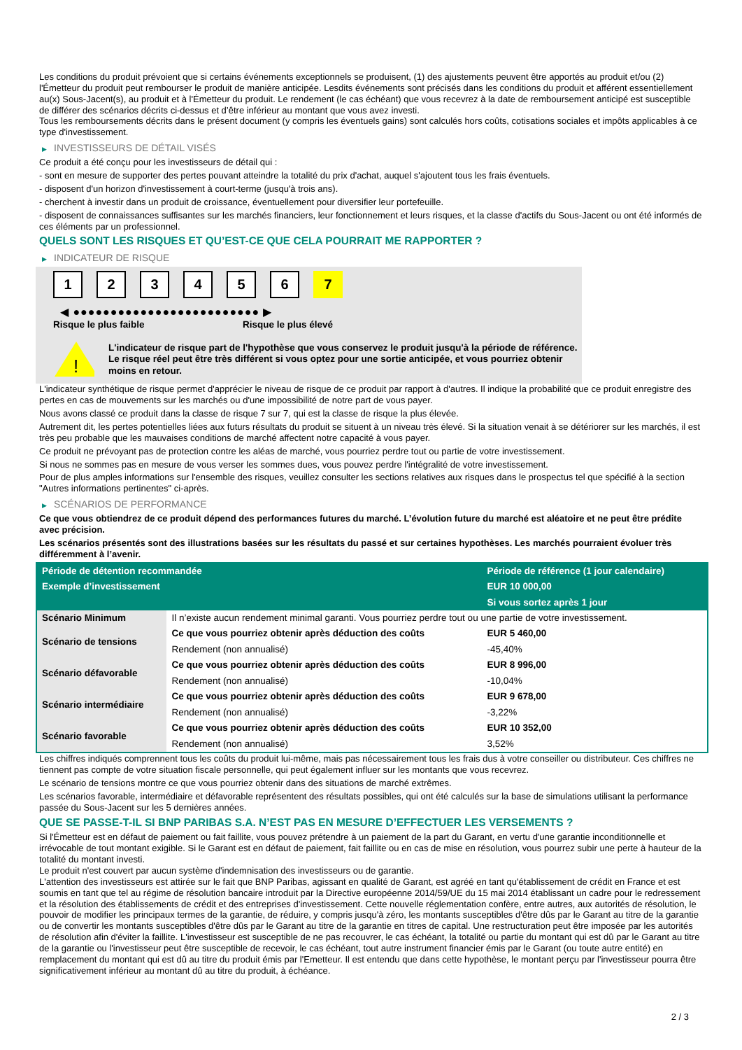Les conditions du produit prévoient que si certains événements exceptionnels se produisent, (1) des ajustements peuvent être apportés au produit et/ou (2) l'Émetteur du produit peut rembourser le produit de manière anticipée. Lesdits événements sont précisés dans les conditions du produit et afférent essentiellement au(x) Sous-Jacent(s), au produit et à l'Émetteur du produit. Le rendement (le cas échéant) que vous recevrez à la date de remboursement anticipé est susceptible de différer des scénarios décrits ci-dessus et d’être inférieur au montant que vous avez investi.
Tous les remboursements décrits dans le présent document (y compris les éventuels gains) sont calculés hors coûts, cotisations sociales et impôts applicables à ce type d'investissement.
▶ INVESTISSEURS DE DÉTAIL VISÉS
Ce produit a été conçu pour les investisseurs de détail qui :
- sont en mesure de supporter des pertes pouvant atteindre la totalité du prix d'achat, auquel s'ajoutent tous les frais éventuels.
- disposent d'un horizon d'investissement à court-terme (jusqu'à trois ans).
- cherchent à investir dans un produit de croissance, éventuellement pour diversifier leur portefeuille.
- disposent de connaissances suffisantes sur les marchés financiers, leur fonctionnement et leurs risques, et la classe d'actifs du Sous-Jacent ou ont été informés de ces éléments par un professionnel.
QUELS SONT LES RISQUES ET QU’EST-CE QUE CELA POURRAIT ME RAPPORTER ?
▶ INDICATEUR DE RISQUE
1 2 3 4 5 6 7
◀ ●●●●●●●●●●●●●●●●●●●●●●●●● ▶
Risque le plus faible Risque le plus élevé
!
L'indicateur de risque part de l'hypothèse que vous conservez le produit jusqu'à la période de référence.
Le risque réel peut être très différent si vous optez pour une sortie anticipée, et vous pourriez obtenir moins en retour.
L'indicateur synthétique de risque permet d'apprécier le niveau de risque de ce produit par rapport à d'autres. Il indique la probabilité que ce produit enregistre des pertes en cas de mouvements sur les marchés ou d'une impossibilité de notre part de vous payer.
Nous avons classé ce produit dans la classe de risque 7 sur 7, qui est la classe de risque la plus élevée.
Autrement dit, les pertes potentielles liées aux futurs résultats du produit se situent à un niveau très élevé. Si la situation venait à se détériorer sur les marchés, il est très peu probable que les mauvaises conditions de marché affectent notre capacité à vous payer.
Ce produit ne prévoyant pas de protection contre les aléas de marché, vous pourriez perdre tout ou partie de votre investissement.
Si nous ne sommes pas en mesure de vous verser les sommes dues, vous pouvez perdre l'intégralité de votre investissement.
Pour de plus amples informations sur l'ensemble des risques, veuillez consulter les sections relatives aux risques dans le prospectus tel que spécifié à la section "Autres informations pertinentes" ci-après.
▶ SCÉNARIOS DE PERFORMANCE
Ce que vous obtiendrez de ce produit dépend des performances futures du marché. L’évolution future du marché est aléatoire et ne peut être prédite avec précision.
Les scénarios présentés sont des illustrations basées sur les résultats du passé et sur certaines hypothèses. Les marchés pourraient évoluer très différemment à l’avenir.
| Période de détention recommandée | | Période de référence (1 jour calendaire) |
| --- | --- | --- |
| Exemple d’investissement | | EUR 10 000,00 |
| | | Si vous sortez après 1 jour |
| Scénario Minimum | Il n’existe aucun rendement minimal garanti. Vous pourriez perdre tout ou une partie de votre investissement. | |
| Scénario de tensions | Ce que vous pourriez obtenir après déduction des coûts | EUR 5 460,00 |
| | Rendement (non annualisé) | -45,40% |
| Scénario défavorable | Ce que vous pourriez obtenir après déduction des coûts | EUR 8 996,00 |
| | Rendement (non annualisé) | -10,04% |
| Scénario intermédiaire | Ce que vous pourriez obtenir après déduction des coûts | EUR 9 678,00 |
| | Rendement (non annualisé) | -3,22% |
| Scénario favorable | Ce que vous pourriez obtenir après déduction des coûts | EUR 10 352,00 |
| | Rendement (non annualisé) | 3,52% |
Les chiffres indiqués comprennent tous les coûts du produit lui-même, mais pas nécessairement tous les frais dus à votre conseiller ou distributeur. Ces chiffres ne tiennent pas compte de votre situation fiscale personnelle, qui peut également influer sur les montants que vous recevrez.
Le scénario de tensions montre ce que vous pourriez obtenir dans des situations de marché extrêmes.
Les scénarios favorable, intermédiaire et défavorable représentent des résultats possibles, qui ont été calculés sur la base de simulations utilisant la performance passée du Sous-Jacent sur les 5 dernières années.
QUE SE PASSE-T-IL SI BNP PARIBAS S.A. N’EST PAS EN MESURE D’EFFECTUER LES VERSEMENTS ?
Si l'Émetteur est en défaut de paiement ou fait faillite, vous pouvez prétendre à un paiement de la part du Garant, en vertu d'une garantie inconditionnelle et irrévocable de tout montant exigible. Si le Garant est en défaut de paiement, fait faillite ou en cas de mise en résolution, vous pourrez subir une perte à hauteur de la totalité du montant investi.
Le produit n'est couvert par aucun système d'indemnisation des investisseurs ou de garantie.
L'attention des investisseurs est attirée sur le fait que BNP Paribas, agissant en qualité de Garant, est agréé en tant qu'établissement de crédit en France et est soumis en tant que tel au régime de résolution bancaire introduit par la Directive européenne 2014/59/UE du 15 mai 2014 établissant un cadre pour le redressement et la résolution des établissements de crédit et des entreprises d'investissement. Cette nouvelle réglementation confère, entre autres, aux autorités de résolution, le pouvoir de modifier les principaux termes de la garantie, de réduire, y compris jusqu'à zéro, les montants susceptibles d'être dûs par le Garant au titre de la garantie ou de convertir les montants susceptibles d'être dûs par le Garant au titre de la garantie en titres de capital. Une restructuration peut être imposée par les autorités de résolution afin d'éviter la faillite. L'investisseur est susceptible de ne pas recouvrer, le cas échéant, la totalité ou partie du montant qui est dû par le Garant au titre de la garantie ou l'investisseur peut être susceptible de recevoir, le cas échéant, tout autre instrument financier émis par le Garant (ou toute autre entité) en remplacement du montant qui est dû au titre du produit émis par l'Emetteur. Il est entendu que dans cette hypothèse, le montant perçu par l'investisseur pourra être significativement inférieur au montant dû au titre du produit, à échéance.
2 / 3